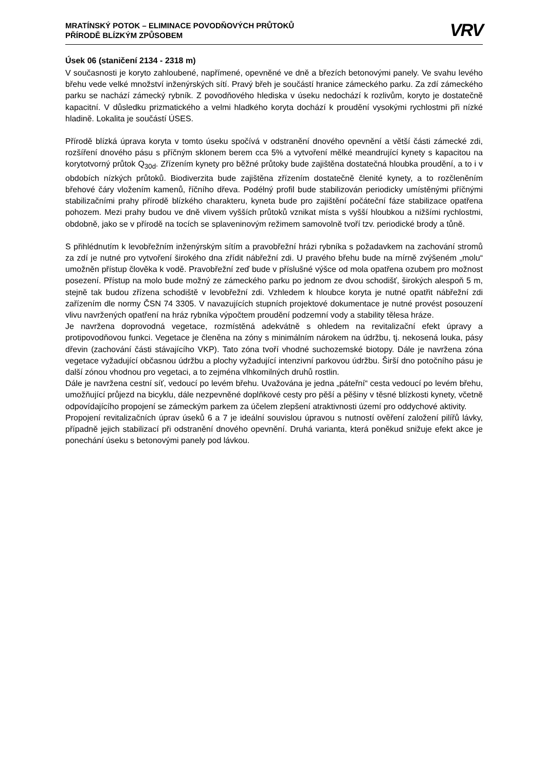MRATÍNSKÝ POTOK – ELIMINACE POVODŇOVÝCH PRŮTOKŮ
PŘÍRODĚ BLÍZKÝM ZPŮSOBEM
VRV
Úsek 06 (staničení 2134 - 2318 m)
V současnosti je koryto zahloubené, napřímené, opevněné ve dně a březích betonovými panely. Ve svahu levého břehu vede velké množství inženýrských sítí. Pravý břeh je součástí hranice zámeckého parku. Za zdí zámeckého parku se nachází zámecký rybník. Z povodňového hlediska v úseku nedochází k rozlivům, koryto je dostatečně kapacitní. V důsledku prizmatického a velmi hladkého koryta dochází k proudění vysokými rychlostmi při nízké hladině. Lokalita je součástí ÚSES.
Přírodě blízká úprava koryta v tomto úseku spočívá v odstranění dnového opevnění a větší části zámecké zdi, rozšíření dnového pásu s příčným sklonem berem cca 5% a vytvoření mělké meandrující kynety s kapacitou na korytotvorný průtok Q<sub>30d</sub>. Zřízením kynety pro běžné průtoky bude zajištěna dostatečná hloubka proudění, a to i v obdobích nízkých průtoků. Biodiverzita bude zajištěna zřízením dostatečně členité kynety, a to rozčleněním břehové čáry vložením kamenů, říčního dřeva. Podélný profil bude stabilizován periodicky umístěnými příčnými stabilizačními prahy přírodě blízkého charakteru, kyneta bude pro zajištění počáteční fáze stabilizace opatřena pohozem. Mezi prahy budou ve dně vlivem vyšších průtoků vznikat místa s vyšší hloubkou a nižšími rychlostmi, obdobně, jako se v přírodě na tocích se splaveninovým režimem samovolně tvoří tzv. periodické brody a tůně.
S přihlédnutím k levobřežním inženýrským sítím a pravobřežní hrázi rybníka s požadavkem na zachování stromů za zdí je nutné pro vytvoření širokého dna zřídit nábřežní zdi. U pravého břehu bude na mírně zvýšeném „molu“ umožněn přístup člověka k vodě. Pravobřežní zeď bude v příslušné výšce od mola opatřena ozubem pro možnost posezení. Přístup na molo bude možný ze zámeckého parku po jednom ze dvou schodišť, širokých alespoň 5 m, stejně tak budou zřízena schodiště v levobřežní zdi. Vzhledem k hloubce koryta je nutné opatřit nábřežní zdi zařízením dle normy ČSN 74 3305. V navazujících stupních projektové dokumentace je nutné provést posouzení vlivu navržených opatření na hráz rybníka výpočtem proudění podzemní vody a stability tělesa hráze.
Je navržena doprovodná vegetace, rozmístěná adekvátně s ohledem na revitalizační efekt úpravy a protipovodňovou funkci. Vegetace je členěna na zóny s minimálním nárokem na údržbu, tj. nekosená louka, pásy dřevin (zachování části stávajícího VKP). Tato zóna tvoří vhodné suchozemské biotopy. Dále je navržena zóna vegetace vyžadující občasnou údržbu a plochy vyžadující intenzivní parkovou údržbu. Širší dno potočního pásu je další zónou vhodnou pro vegetaci, a to zejména vlhkomilných druhů rostlin.
Dále je navržena cestní síť, vedoucí po levém břehu. Uvažována je jedna „páteřní“ cesta vedoucí po levém břehu, umožňující průjezd na bicyklu, dále nezpevněné doplňkové cesty pro pěší a pěšiny v těsné blízkosti kynety, včetně odpovídajícího propojení se zámeckým parkem za účelem zlepšení atraktivnosti území pro oddychové aktivity.
Propojení revitalizačních úprav úseků 6 a 7 je ideální souvislou úpravou s nutností ověření založení pilířů lávky, případně jejich stabilizací při odstranění dnového opevnění. Druhá varianta, která poněkud snižuje efekt akce je ponechání úseku s betonovými panely pod lávkou.